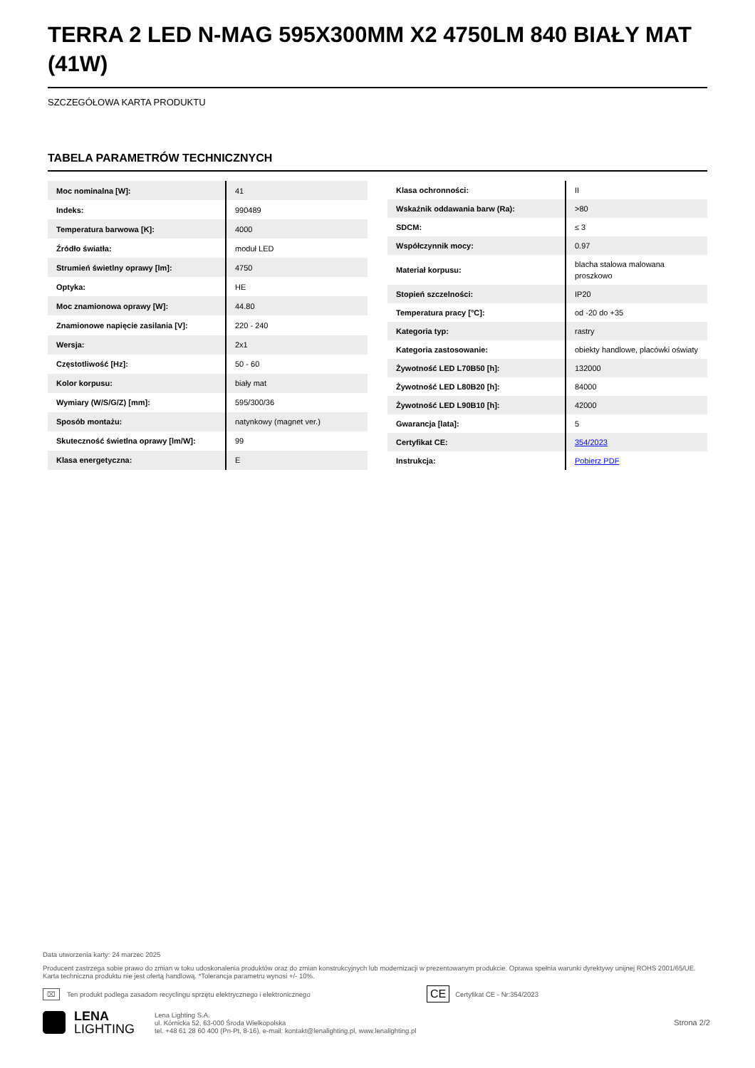TERRA 2 LED N-MAG 595X300MM X2 4750LM 840 BIAŁY MAT (41W)
SZCZEGÓŁOWA KARTA PRODUKTU
TABELA PARAMETRÓW TECHNICZNYCH
| Moc nominalna [W]: | 41 |
| Indeks: | 990489 |
| Temperatura barwowa [K]: | 4000 |
| Źródło światła: | moduł LED |
| Strumień świetlny oprawy [lm]: | 4750 |
| Optyka: | HE |
| Moc znamionowa oprawy [W]: | 44.80 |
| Znamionowe napięcie zasilania [V]: | 220 - 240 |
| Wersja: | 2x1 |
| Częstotliwość [Hz]: | 50 - 60 |
| Kolor korpusu: | biały mat |
| Wymiary (W/S/G/Z) [mm]: | 595/300/36 |
| Sposób montażu: | natynkowy (magnet ver.) |
| Skuteczność świetlna oprawy [lm/W]: | 99 |
| Klasa energetyczna: | E |
| Klasa ochronności: | II |
| Wskaźnik oddawania barw (Ra): | >80 |
| SDCM: | ≤ 3 |
| Współczynnik mocy: | 0.97 |
| Materiał korpusu: | blacha stalowa malowana proszkowo |
| Stopień szczelności: | IP20 |
| Temperatura pracy [°C]: | od -20 do +35 |
| Kategoria typ: | rastry |
| Kategoria zastosowanie: | obiekty handlowe, placówki oświaty |
| Żywotność LED L70B50 [h]: | 132000 |
| Żywotność LED L80B20 [h]: | 84000 |
| Żywotność LED L90B10 [h]: | 42000 |
| Gwarancja [lata]: | 5 |
| Certyfikat CE: | 354/2023 |
| Instrukcja: | Pobierz PDF |
Data utworzenia karty: 24 marzec 2025
Producent zastrzega sobie prawo do zmian w toku udoskonalenia produktów oraz do zmian konstrukcyjnych lub modernizacji w prezentowanym produkcie. Oprawa spełnia warunki dyrektywy unijnej ROHS 2001/65/UE. Karta techniczna produktu nie jest ofertą handlową. *Tolerancja parametru wynosi +/- 10%.
⌧ Ten produkt podlega zasadom recyclingu sprzętu elektrycznego i elektronicznego CE Certyfikat CE - Nr:354/2023
LENA
LIGHTING
Lena Lighting S.A.
ul. Kórnicka 52, 63-000 Środa Wielkopolska
tel. +48 61 28 60 400 (Pn-Pt, 8-16), e-mail: kontakt@lenalighting.pl, www.lenalighting.pl
Strona 2/2